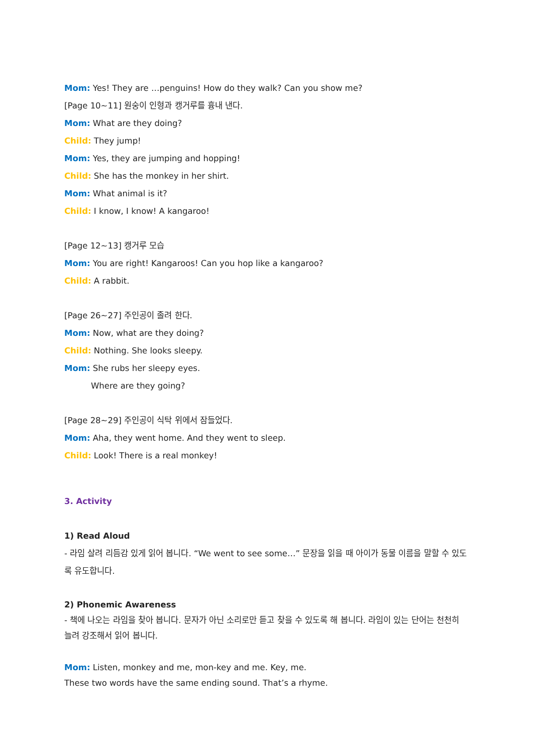Mom: Yes! They are …penguins! How do they walk? Can you show me?
[Page 10~11] 원숭이 인형과 캥거루를 흉내 낸다.
Mom: What are they doing?
Child: They jump!
Mom: Yes, they are jumping and hopping!
Child: She has the monkey in her shirt.
Mom: What animal is it?
Child: I know, I know! A kangaroo!
[Page 12~13] 캥거루 모습
Mom: You are right! Kangaroos! Can you hop like a kangaroo?
Child: A rabbit.
[Page 26~27] 주인공이 졸려 한다.
Mom: Now, what are they doing?
Child: Nothing. She looks sleepy.
Mom: She rubs her sleepy eyes.
Where are they going?
[Page 28~29] 주인공이 식탁 위에서 잠들었다.
Mom: Aha, they went home. And they went to sleep.
Child: Look! There is a real monkey!
3. Activity
1) Read Aloud
- 라임 살려 리듬감 있게 읽어 봅니다. “We went to see some…” 문장을 읽을 때 아이가 동물 이름을 말할 수 있도록 유도합니다.
2) Phonemic Awareness
- 책에 나오는 라임을 찾아 봅니다. 문자가 아닌 소리로만 듣고 찾을 수 있도록 해 봅니다. 라임이 있는 단어는 천천히 늘려 강조해서 읽어 봅니다.
Mom: Listen, monkey and me, mon-key and me. Key, me.
These two words have the same ending sound. That’s a rhyme.